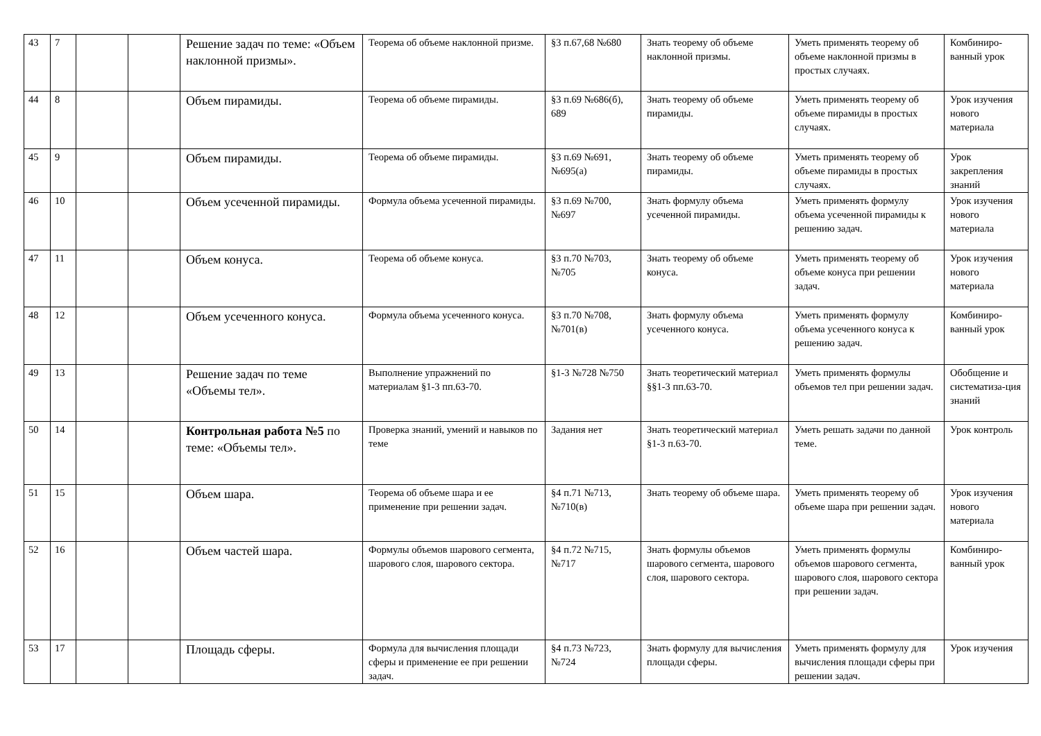| 43 | 7 | | | Решение задач по теме: «Объем наклонной призмы». | Теорема об объеме наклонной призме. | §3 п.67,68 №680 | Знать теорему об объеме наклонной призмы. | Уметь применять теорему об объеме наклонной призмы в простых случаях. | Комбиниро-ванный урок |
| 44 | 8 | | | Объем пирамиды. | Теорема об объеме пирамиды. | §3 п.69 №686(б), 689 | Знать теорему об объеме пирамиды. | Уметь применять теорему об объеме пирамиды в простых случаях. | Урок изучения нового материала |
| 45 | 9 | | | Объем пирамиды. | Теорема об объеме пирамиды. | §3 п.69 №691, №695(а) | Знать теорему об объеме пирамиды. | Уметь применять теорему об объеме пирамиды в простых случаях. | Урок закрепления знаний |
| 46 | 10 | | | Объем усеченной пирамиды. | Формула объема усеченной пирамиды. | §3 п.69 №700, №697 | Знать формулу объема усеченной пирамиды. | Уметь применять формулу объема усеченной пирамиды к решению задач. | Урок изучения нового материала |
| 47 | 11 | | | Объем конуса. | Теорема об объеме конуса. | §3 п.70 №703, №705 | Знать теорему об объеме конуса. | Уметь применять теорему об объеме конуса при решении задач. | Урок изучения нового материала |
| 48 | 12 | | | Объем усеченного конуса. | Формула объема усеченного конуса. | §3 п.70 №708, №701(в) | Знать формулу объема усеченного конуса. | Уметь применять формулу объема усеченного конуса к решению задач. | Комбиниро-ванный урок |
| 49 | 13 | | | Решение задач по теме «Объемы тел». | Выполнение упражнений по материалам §1-3 пп.63-70. | §1-3 №728 №750 | Знать теоретический материал §§1-3 пп.63-70. | Уметь применять формулы объемов тел при решении задач. | Обобщение и систематиза-ция знаний |
| 50 | 14 | | | Контрольная работа №5 по теме: «Объемы тел». | Проверка знаний, умений и навыков по теме | Задания нет | Знать теоретический материал §1-3 п.63-70. | Уметь решать задачи по данной теме. | Урок контроль |
| 51 | 15 | | | Объем шара. | Теорема об объеме шара и ее применение при решении задач. | §4 п.71 №713, №710(в) | Знать теорему об объеме шара. | Уметь применять теорему об объеме шара при решении задач. | Урок изучения нового материала |
| 52 | 16 | | | Объем частей шара. | Формулы объемов шарового сегмента, шарового слоя, шарового сектора. | §4 п.72 №715, №717 | Знать формулы объемов шарового сегмента, шарового слоя, шарового сектора. | Уметь применять формулы объемов шарового сегмента, шарового слоя, шарового сектора при решении задач. | Комбиниро-ванный урок |
| 53 | 17 | | | Площадь сферы. | Формула для вычисления площади сферы и применение ее при решении задач. | §4 п.73 №723, №724 | Знать формулу для вычисления площади сферы. | Уметь применять формулу для вычисления площади сферы при решении задач. | Урок изучения |